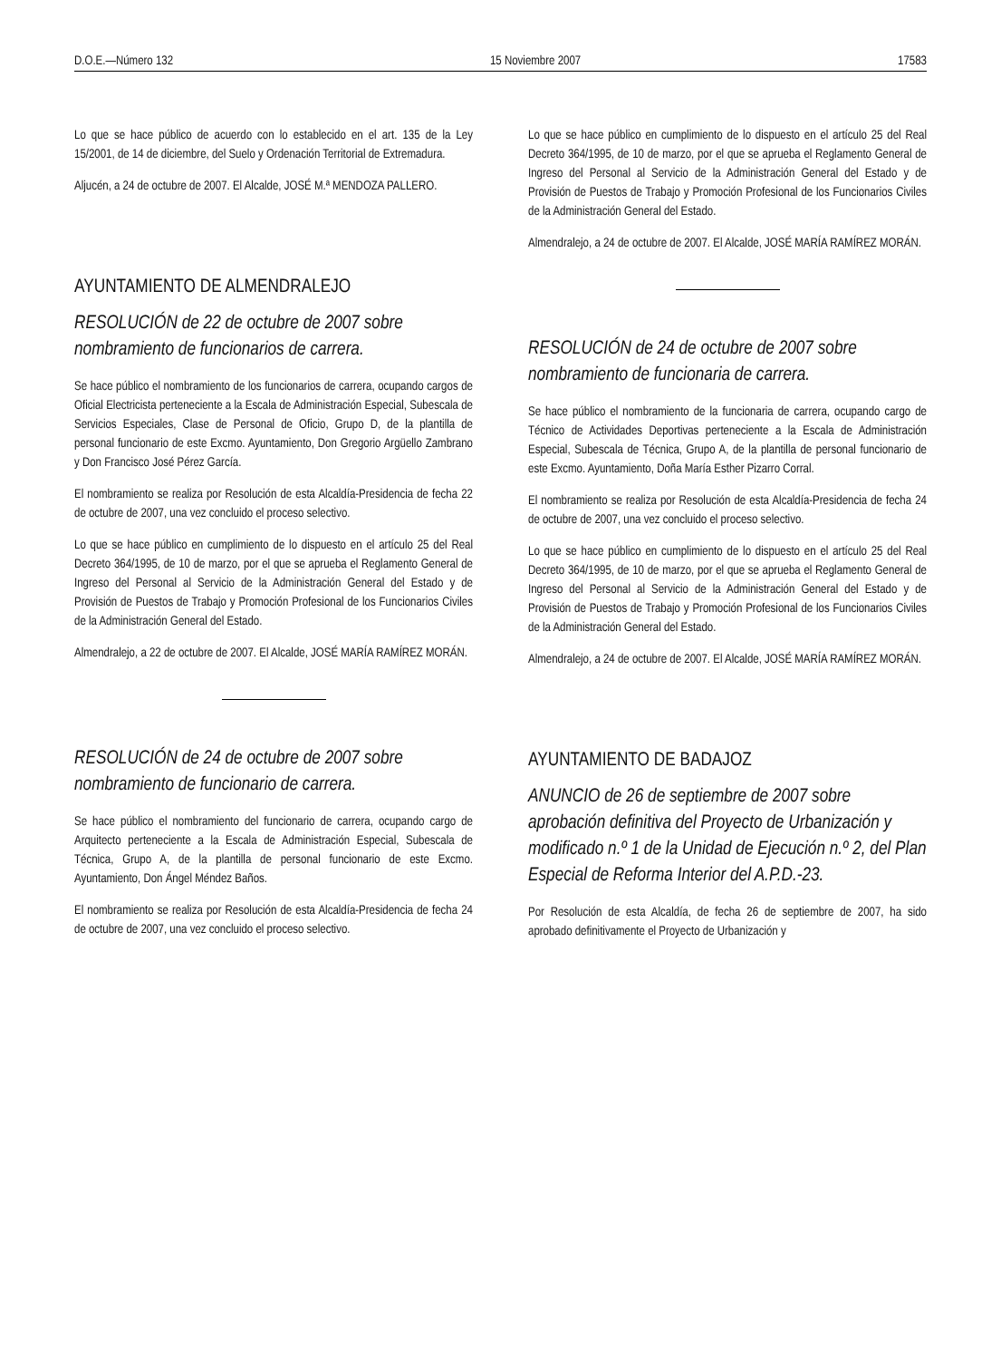D.O.E.—Número 132 15 Noviembre 2007 17583
Lo que se hace público de acuerdo con lo establecido en el art. 135 de la Ley 15/2001, de 14 de diciembre, del Suelo y Ordenación Territorial de Extremadura.
Aljucén, a 24 de octubre de 2007. El Alcalde, JOSÉ M.ª MENDOZA PALLERO.
AYUNTAMIENTO DE ALMENDRALEJO
RESOLUCIÓN de 22 de octubre de 2007 sobre nombramiento de funcionarios de carrera.
Se hace público el nombramiento de los funcionarios de carrera, ocupando cargos de Oficial Electricista perteneciente a la Escala de Administración Especial, Subescala de Servicios Especiales, Clase de Personal de Oficio, Grupo D, de la plantilla de personal funcionario de este Excmo. Ayuntamiento, Don Gregorio Argüello Zambrano y Don Francisco José Pérez García.
El nombramiento se realiza por Resolución de esta Alcaldía-Presidencia de fecha 22 de octubre de 2007, una vez concluido el proceso selectivo.
Lo que se hace público en cumplimiento de lo dispuesto en el artículo 25 del Real Decreto 364/1995, de 10 de marzo, por el que se aprueba el Reglamento General de Ingreso del Personal al Servicio de la Administración General del Estado y de Provisión de Puestos de Trabajo y Promoción Profesional de los Funcionarios Civiles de la Administración General del Estado.
Almendralejo, a 22 de octubre de 2007. El Alcalde, JOSÉ MARÍA RAMÍREZ MORÁN.
RESOLUCIÓN de 24 de octubre de 2007 sobre nombramiento de funcionario de carrera.
Se hace público el nombramiento del funcionario de carrera, ocupando cargo de Arquitecto perteneciente a la Escala de Administración Especial, Subescala de Técnica, Grupo A, de la plantilla de personal funcionario de este Excmo. Ayuntamiento, Don Ángel Méndez Baños.
El nombramiento se realiza por Resolución de esta Alcaldía-Presidencia de fecha 24 de octubre de 2007, una vez concluido el proceso selectivo.
Lo que se hace público en cumplimiento de lo dispuesto en el artículo 25 del Real Decreto 364/1995, de 10 de marzo, por el que se aprueba el Reglamento General de Ingreso del Personal al Servicio de la Administración General del Estado y de Provisión de Puestos de Trabajo y Promoción Profesional de los Funcionarios Civiles de la Administración General del Estado.
Almendralejo, a 24 de octubre de 2007. El Alcalde, JOSÉ MARÍA RAMÍREZ MORÁN.
RESOLUCIÓN de 24 de octubre de 2007 sobre nombramiento de funcionaria de carrera.
Se hace público el nombramiento de la funcionaria de carrera, ocupando cargo de Técnico de Actividades Deportivas perteneciente a la Escala de Administración Especial, Subescala de Técnica, Grupo A, de la plantilla de personal funcionario de este Excmo. Ayuntamiento, Doña María Esther Pizarro Corral.
El nombramiento se realiza por Resolución de esta Alcaldía-Presidencia de fecha 24 de octubre de 2007, una vez concluido el proceso selectivo.
Lo que se hace público en cumplimiento de lo dispuesto en el artículo 25 del Real Decreto 364/1995, de 10 de marzo, por el que se aprueba el Reglamento General de Ingreso del Personal al Servicio de la Administración General del Estado y de Provisión de Puestos de Trabajo y Promoción Profesional de los Funcionarios Civiles de la Administración General del Estado.
Almendralejo, a 24 de octubre de 2007. El Alcalde, JOSÉ MARÍA RAMÍREZ MORÁN.
AYUNTAMIENTO DE BADAJOZ
ANUNCIO de 26 de septiembre de 2007 sobre aprobación definitiva del Proyecto de Urbanización y modificado n.º 1 de la Unidad de Ejecución n.º 2, del Plan Especial de Reforma Interior del A.P.D.-23.
Por Resolución de esta Alcaldía, de fecha 26 de septiembre de 2007, ha sido aprobado definitivamente el Proyecto de Urbanización y